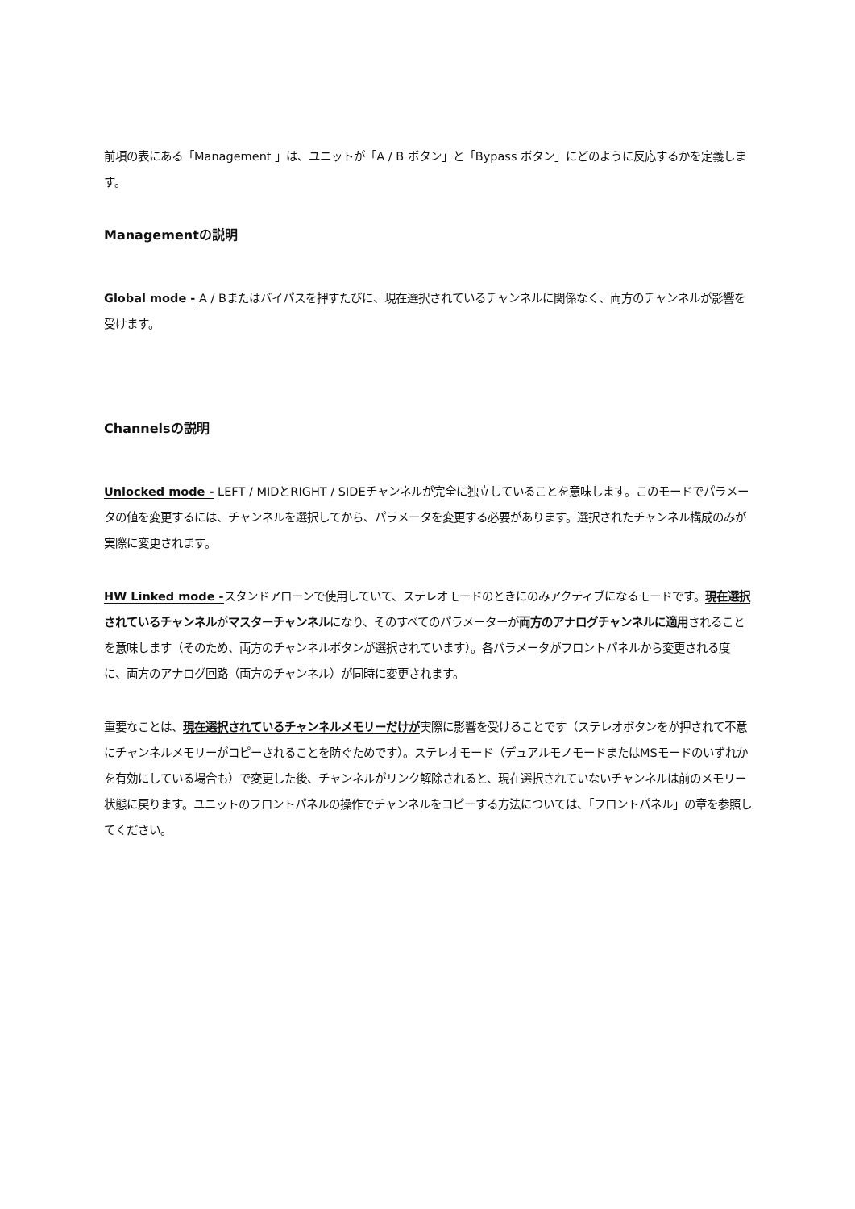前項の表にある「Management 」は、ユニットが「A / B ボタン」と「Bypass ボタン」にどのように反応するかを定義します。
Managementの説明
Global mode - A / Bまたはバイパスを押すたびに、現在選択されているチャンネルに関係なく、両方のチャンネルが影響を受けます。
Channelsの説明
Unlocked mode - LEFT / MIDとRIGHT / SIDEチャンネルが完全に独立していることを意味します。このモードでパラメータの値を変更するには、チャンネルを選択してから、パラメータを変更する必要があります。選択されたチャンネル構成のみが実際に変更されます。
HW Linked mode -スタンドアローンで使用していて、ステレオモードのときにのみアクティブになるモードです。現在選択されているチャンネルがマスターチャンネルになり、そのすべてのパラメーターが両方のアナログチャンネルに適用されることを意味します（そのため、両方のチャンネルボタンが選択されています）。各パラメータがフロントパネルから変更される度に、両方のアナログ回路（両方のチャンネル）が同時に変更されます。
重要なことは、現在選択されているチャンネルメモリーだけが実際に影響を受けることです（ステレオボタンをが押されて不意にチャンネルメモリーがコピーされることを防ぐためです）。ステレオモード（デュアルモノモードまたはMSモードのいずれかを有効にしている場合も）で変更した後、チャンネルがリンク解除されると、現在選択されていないチャンネルは前のメモリー状態に戻ります。ユニットのフロントパネルの操作でチャンネルをコピーする方法については、「フロントパネル」の章を参照してください。